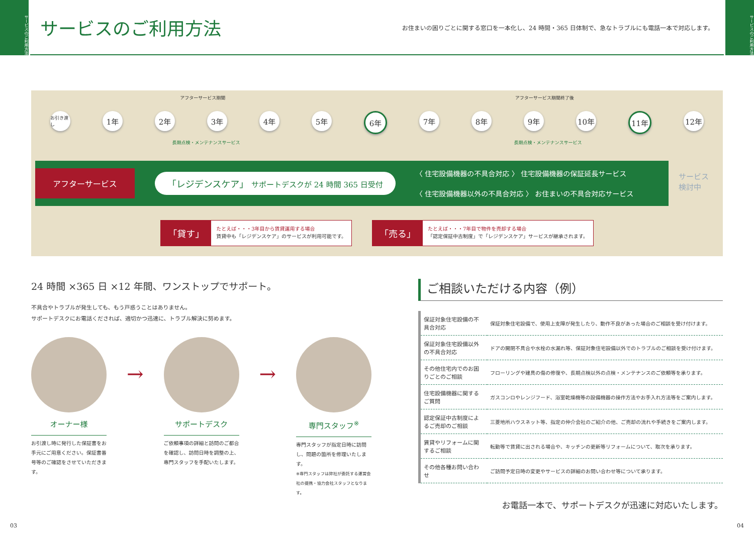サービスのご利用方法
サービスのご利用方法
サービスのご利用方法
お住まいの困りごとに関する窓口を一本化し、24 時間・365 日体制で、急なトラブルにも電話一本で対応します。
アフターサービス期間 アフターサービス期間終了後
お引き渡し
1年 2年 3年 4年 5年 6年 7年 8年 9年 10年 11年 12年
長期点検・メンテナンスサービス 長期点検・メンテナンスサービス
アフターサービス
「レジデンスケア」 サポートデスクが 24 時間 365 日受付
〈 住宅設備機器の不具合対応 〉 住宅設備機器の保証延長サービス
〈 住宅設備機器以外の不具合対応 〉 お住まいの不具合対応サービス
サービス
検討中
「貸す」
たとえば・・・3年目から賃貸運用する場合
賃貸中も「レジデンスケア」のサービスが利用可能です。
「売る」
たとえば・・・7年目で物件を売却する場合
「認定保証中古制度」で「レジデンスケア」サービスが継承されます。
24 時間 ×365 日 ×12 年間、ワンストップでサポート。
不具合やトラブルが発生しても、もう戸惑うことはありません。
サポートデスクにお電話くだされば、適切かつ迅速に、トラブル解決に努めます。
オーナー様
お引渡し時に発行した保証書をお手元にご用意ください。保証書番号等のご確認をさせていただきます。
→
サポートデスク
ご依頼事項の詳細と訪問のご都合を確認し、訪問日時を調整の上、専門スタッフを手配いたします。
→
専門スタッフ<sup>※</sup>
専門スタッフが指定日時に訪問し、問題の箇所を修理いたします。
※専門スタッフは弊社が委託する運営会社の提携・協力会社スタッフとなります。
ご相談いただける内容（例）
| 保証対象住宅設備の不具合対応 | 保証対象住宅設備で、使用上支障が発生したり、動作不良があった場合のご相談を受け付けます。 |
| 保証対象住宅設備以外の不具合対応 | ドアの開閉不具合や水栓の水漏れ等、保証対象住宅設備以外でのトラブルのご相談を受け付けます。 |
| その他住宅内でのお困りごとのご相談 | フローリングや建具の傷の修復や、長期点検以外の点検・メンテナンスのご依頼等を承ります。 |
| 住宅設備機器に関するご質問 | ガスコンロやレンジフード、浴室乾燥機等の設備機器の操作方法やお手入れ方法等をご案内します。 |
| 認定保証中古制度によるご売却のご相談 | 三菱地所ハウスネット等、指定の仲介会社のご紹介の他、ご売却の流れや手続きをご案内します。 |
| 賃貸やリフォームに関するご相談 | 転勤等で賃貸に出される場合や、キッチンの更新等リフォームについて、取次を承ります。 |
| その他各種お問い合わせ | ご訪問予定日時の変更やサービスの詳細のお問い合わせ等について承ります。 |
お電話一本で、サポートデスクが迅速に対応いたします。
03 04